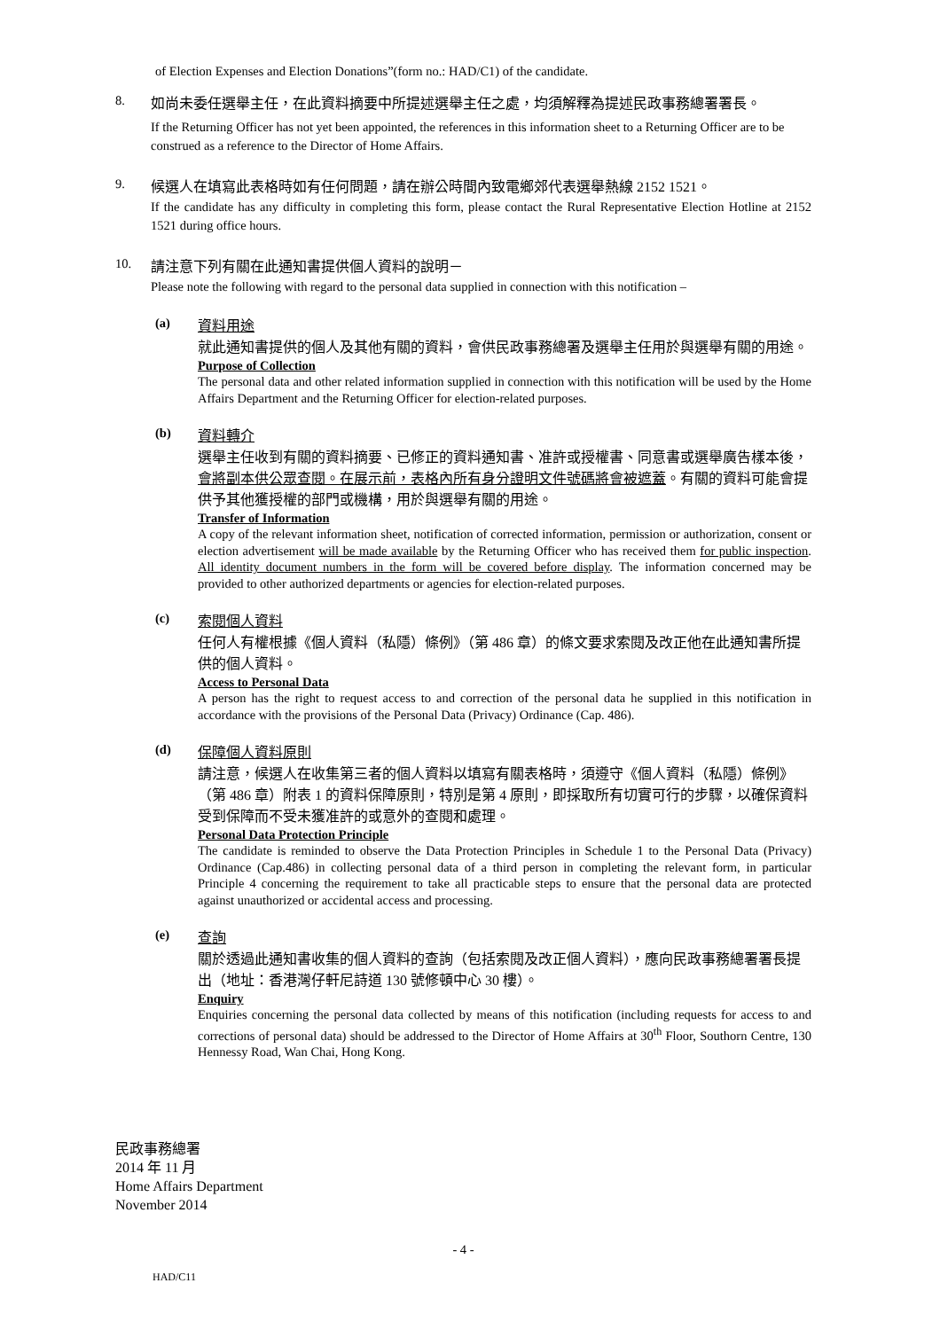of Election Expenses and Election Donations”(form no.: HAD/C1) of the candidate.
8.
如尚未委任選舉主任，在此資料摘要中所提述選舉主任之處，均須解釋為提述民政事務總署署長。
If the Returning Officer has not yet been appointed, the references in this information sheet to a Returning Officer are to be construed as a reference to the Director of Home Affairs.
9.
候選人在填寫此表格時如有任何問題，請在辦公時間內致電鄉郊代表選舉熱線 2152 1521。
If the candidate has any difficulty in completing this form, please contact the Rural Representative Election Hotline at 2152 1521 during office hours.
10.
請注意下列有關在此通知書提供個人資料的說明－
Please note the following with regard to the personal data supplied in connection with this notification –
(a)
資料用途
就此通知書提供的個人及其他有關的資料，會供民政事務總署及選舉主任用於與選舉有關的用途。
Purpose of Collection
The personal data and other related information supplied in connection with this notification will be used by the Home Affairs Department and the Returning Officer for election-related purposes.
(b)
資料轉介
選舉主任收到有關的資料摘要、已修正的資料通知書、准許或授權書、同意書或選舉廣告樣本後，會將副本供公眾查閱。在展示前，表格內所有身分證明文件號碼將會被遮蓋。有關的資料可能會提供予其他獲授權的部門或機構，用於與選舉有關的用途。
Transfer of Information
A copy of the relevant information sheet, notification of corrected information, permission or authorization, consent or election advertisement will be made available by the Returning Officer who has received them for public inspection. All identity document numbers in the form will be covered before display. The information concerned may be provided to other authorized departments or agencies for election-related purposes.
(c)
索閱個人資料
任何人有權根據《個人資料（私隱）條例》（第 486 章）的條文要求索閱及改正他在此通知書所提供的個人資料。
Access to Personal Data
A person has the right to request access to and correction of the personal data he supplied in this notification in accordance with the provisions of the Personal Data (Privacy) Ordinance (Cap. 486).
(d)
保障個人資料原則
請注意，候選人在收集第三者的個人資料以填寫有關表格時，須遵守《個人資料（私隱）條例》（第 486 章）附表 1 的資料保障原則，特別是第 4 原則，即採取所有切實可行的步驟，以確保資料受到保障而不受未獲准許的或意外的查閱和處理。
Personal Data Protection Principle
The candidate is reminded to observe the Data Protection Principles in Schedule 1 to the Personal Data (Privacy) Ordinance (Cap.486) in collecting personal data of a third person in completing the relevant form, in particular Principle 4 concerning the requirement to take all practicable steps to ensure that the personal data are protected against unauthorized or accidental access and processing.
(e)
查詢
關於透過此通知書收集的個人資料的查詢（包括索閱及改正個人資料），應向民政事務總署署長提出（地址：香港灣仔軒尼詩道 130 號修頓中心 30 樓）。
Enquiry
Enquiries concerning the personal data collected by means of this notification (including requests for access to and corrections of personal data) should be addressed to the Director of Home Affairs at 30<sup>th</sup> Floor, Southorn Centre, 130 Hennessy Road, Wan Chai, Hong Kong.
民政事務總署
2014 年 11 月
Home Affairs Department
November 2014
- 4 -
HAD/C11